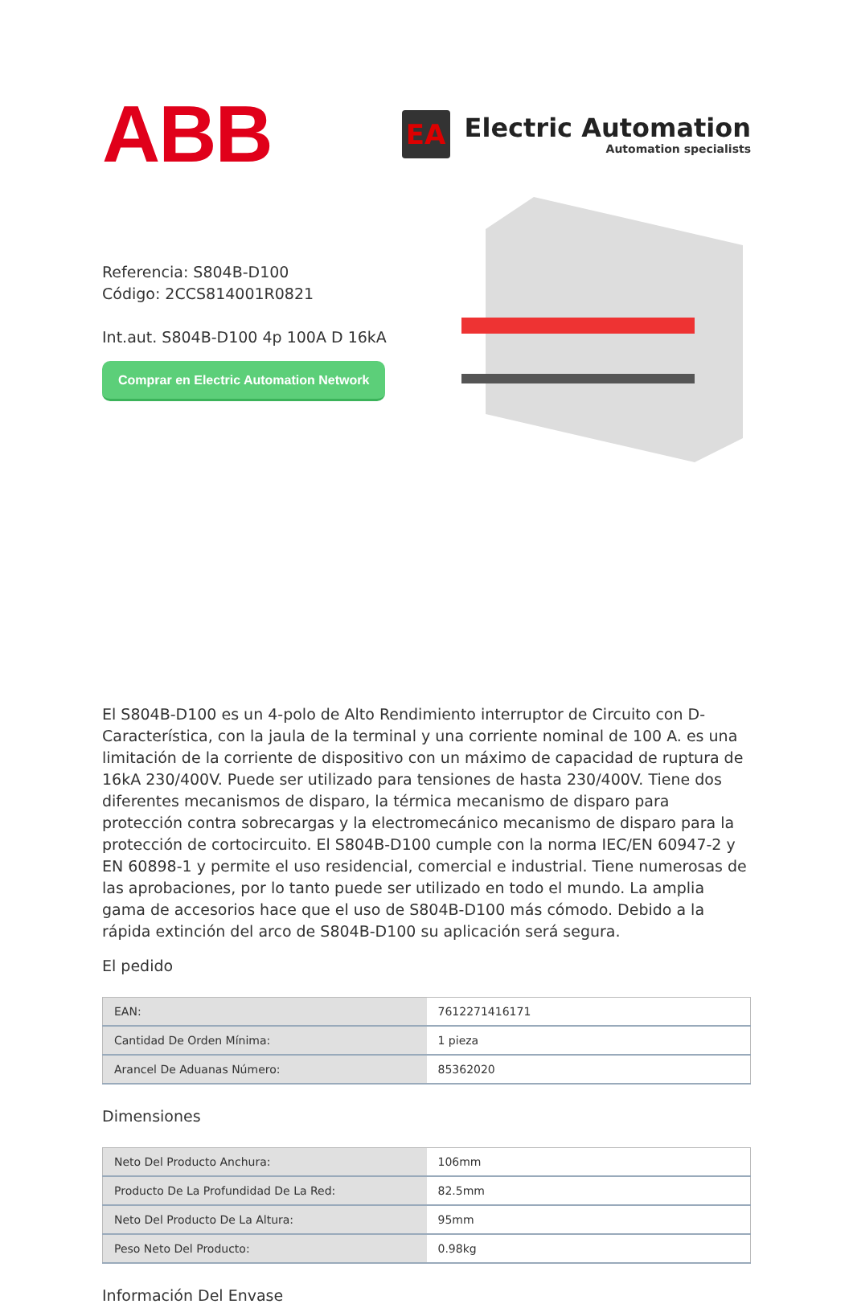ABB
EA
Electric Automation
Automation specialists
Referencia: S804B-D100
Código: 2CCS814001R0821
Int.aut. S804B-D100 4p 100A D 16kA
Comprar en Electric Automation Network
El S804B-D100 es un 4-polo de Alto Rendimiento interruptor de Circuito con D-Característica, con la jaula de la terminal y una corriente nominal de 100 A. es una limitación de la corriente de dispositivo con un máximo de capacidad de ruptura de 16kA 230/400V. Puede ser utilizado para tensiones de hasta 230/400V. Tiene dos diferentes mecanismos de disparo, la térmica mecanismo de disparo para protección contra sobrecargas y la electromecánico mecanismo de disparo para la protección de cortocircuito. El S804B-D100 cumple con la norma IEC/EN 60947-2 y EN 60898-1 y permite el uso residencial, comercial e industrial. Tiene numerosas de las aprobaciones, por lo tanto puede ser utilizado en todo el mundo. La amplia gama de accesorios hace que el uso de S804B-D100 más cómodo. Debido a la rápida extinción del arco de S804B-D100 su aplicación será segura.
El pedido
| EAN: | 7612271416171 |
| Cantidad De Orden Mínima: | 1 pieza |
| Arancel De Aduanas Número: | 85362020 |
Dimensiones
| Neto Del Producto Anchura: | 106mm |
| Producto De La Profundidad De La Red: | 82.5mm |
| Neto Del Producto De La Altura: | 95mm |
| Peso Neto Del Producto: | 0.98kg |
Información Del Envase